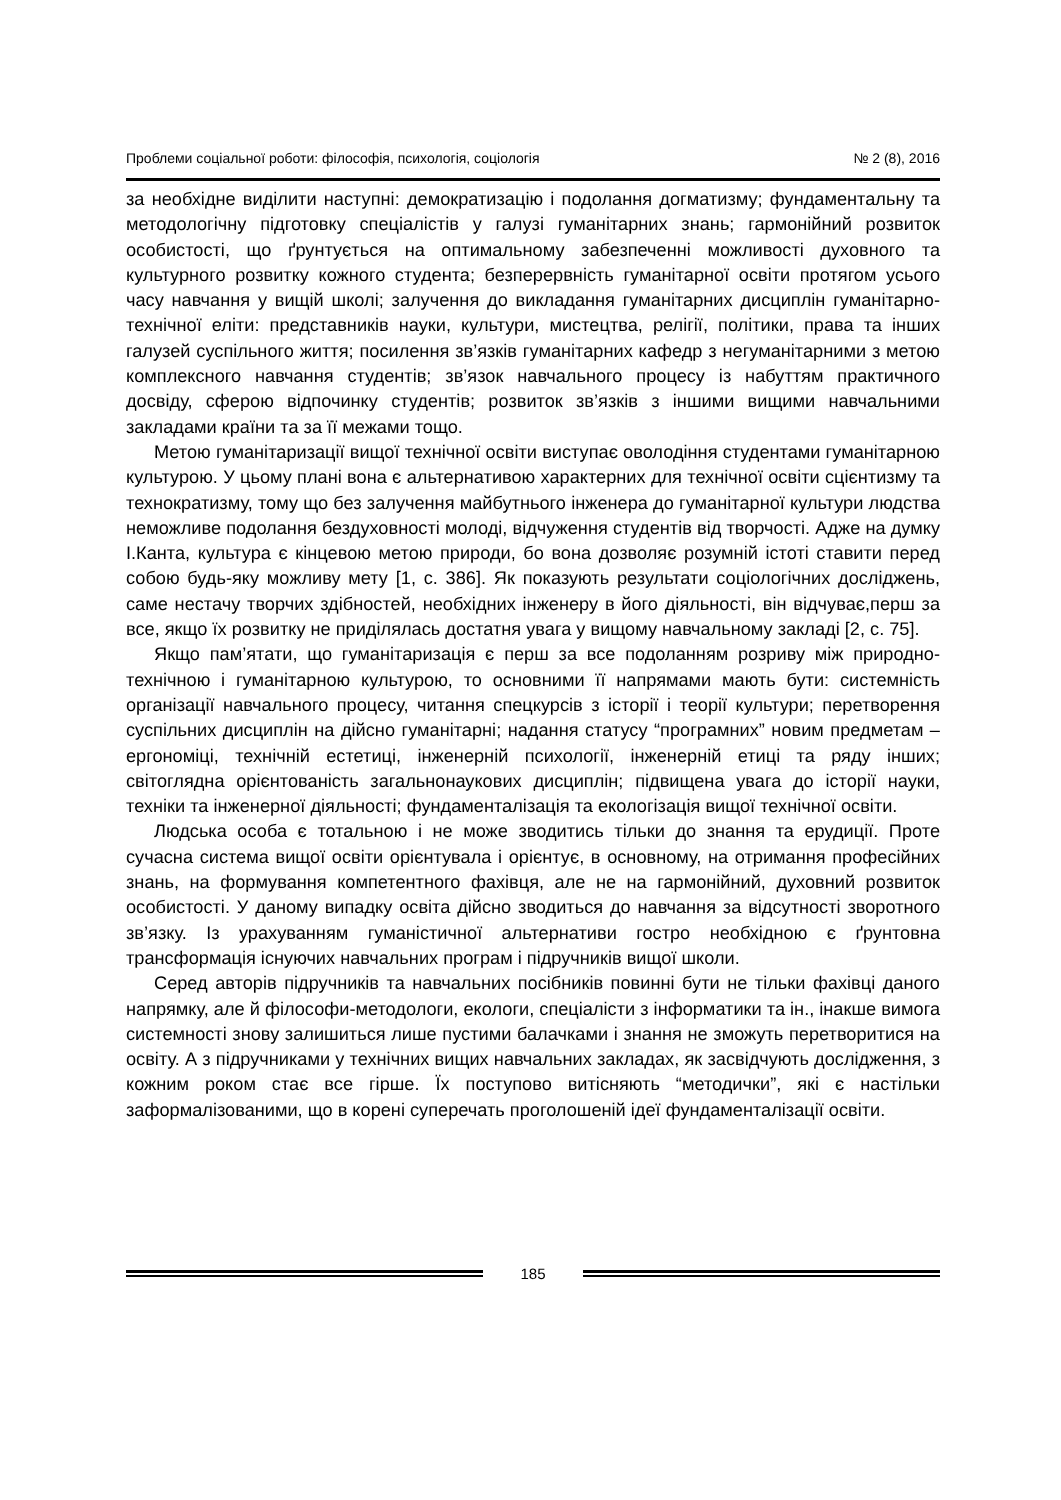Проблеми соціальної роботи: філософія, психологія, соціологія № 2 (8), 2016
за необхідне виділити наступні: демократизацію і подолання догматизму; фундаментальну та методологічну підготовку спеціалістів у галузі гуманітарних знань; гармонійний розвиток особистості, що ґрунтується на оптимальному забезпеченні можливості духовного та культурного розвитку кожного студента; безперервність гуманітарної освіти протягом усього часу навчання у вищій школі; залучення до викладання гуманітарних дисциплін гуманітарно-технічної еліти: представників науки, культури, мистецтва, релігії, політики, права та інших галузей суспільного життя; посилення зв’язків гуманітарних кафедр з негуманітарними з метою комплексного навчання студентів; зв’язок навчального процесу із набуттям практичного досвіду, сферою відпочинку студентів; розвиток зв’язків з іншими вищими навчальними закладами країни та за її межами тощо.
Метою гуманітаризації вищої технічної освіти виступає оволодіння студентами гуманітарною культурою. У цьому плані вона є альтернативою характерних для технічної освіти сцієнтизму та технократизму, тому що без залучення майбутнього інженера до гуманітарної культури людства неможливе подолання бездуховності молоді, відчуження студентів від творчості. Адже на думку І.Канта, культура є кінцевою метою природи, бо вона дозволяє розумній істоті ставити перед собою будь-яку можливу мету [1, с. 386]. Як показують результати соціологічних досліджень, саме нестачу творчих здібностей, необхідних інженеру в його діяльності, він відчуває,перш за все, якщо їх розвитку не приділялась достатня увага у вищому навчальному закладі [2, с. 75].
Якщо пам’ятати, що гуманітаризація є перш за все подоланням розриву між природно-технічною і гуманітарною культурою, то основними її напрямами мають бути: системність організації навчального процесу, читання спецкурсів з історії і теорії культури; перетворення суспільних дисциплін на дійсно гуманітарні; надання статусу “програмних” новим предметам – ергономіці, технічній естетиці, інженерній психології, інженерній етиці та ряду інших; світоглядна орієнтованість загальнонаукових дисциплін; підвищена увага до історії науки, техніки та інженерної діяльності; фундаменталізація та екологізація вищої технічної освіти.
Людська особа є тотальною і не може зводитись тільки до знання та ерудиції. Проте сучасна система вищої освіти орієнтувала і орієнтує, в основному, на отримання професійних знань, на формування компетентного фахівця, але не на гармонійний, духовний розвиток особистості. У даному випадку освіта дійсно зводиться до навчання за відсутності зворотного зв’язку. Із урахуванням гуманістичної альтернативи гостро необхідною є ґрунтовна трансформація існуючих навчальних програм і підручників вищої школи.
Серед авторів підручників та навчальних посібників повинні бути не тільки фахівці даного напрямку, але й філософи-методологи, екологи, спеціалісти з інформатики та ін., інакше вимога системності знову залишиться лише пустими балачками і знання не зможуть перетворитися на освіту. А з підручниками у технічних вищих навчальних закладах, як засвідчують дослідження, з кожним роком стає все гірше. Їх поступово витісняють “методички”, які є настільки заформалізованими, що в корені суперечать проголошеній ідеї фундаменталізації освіти.
185